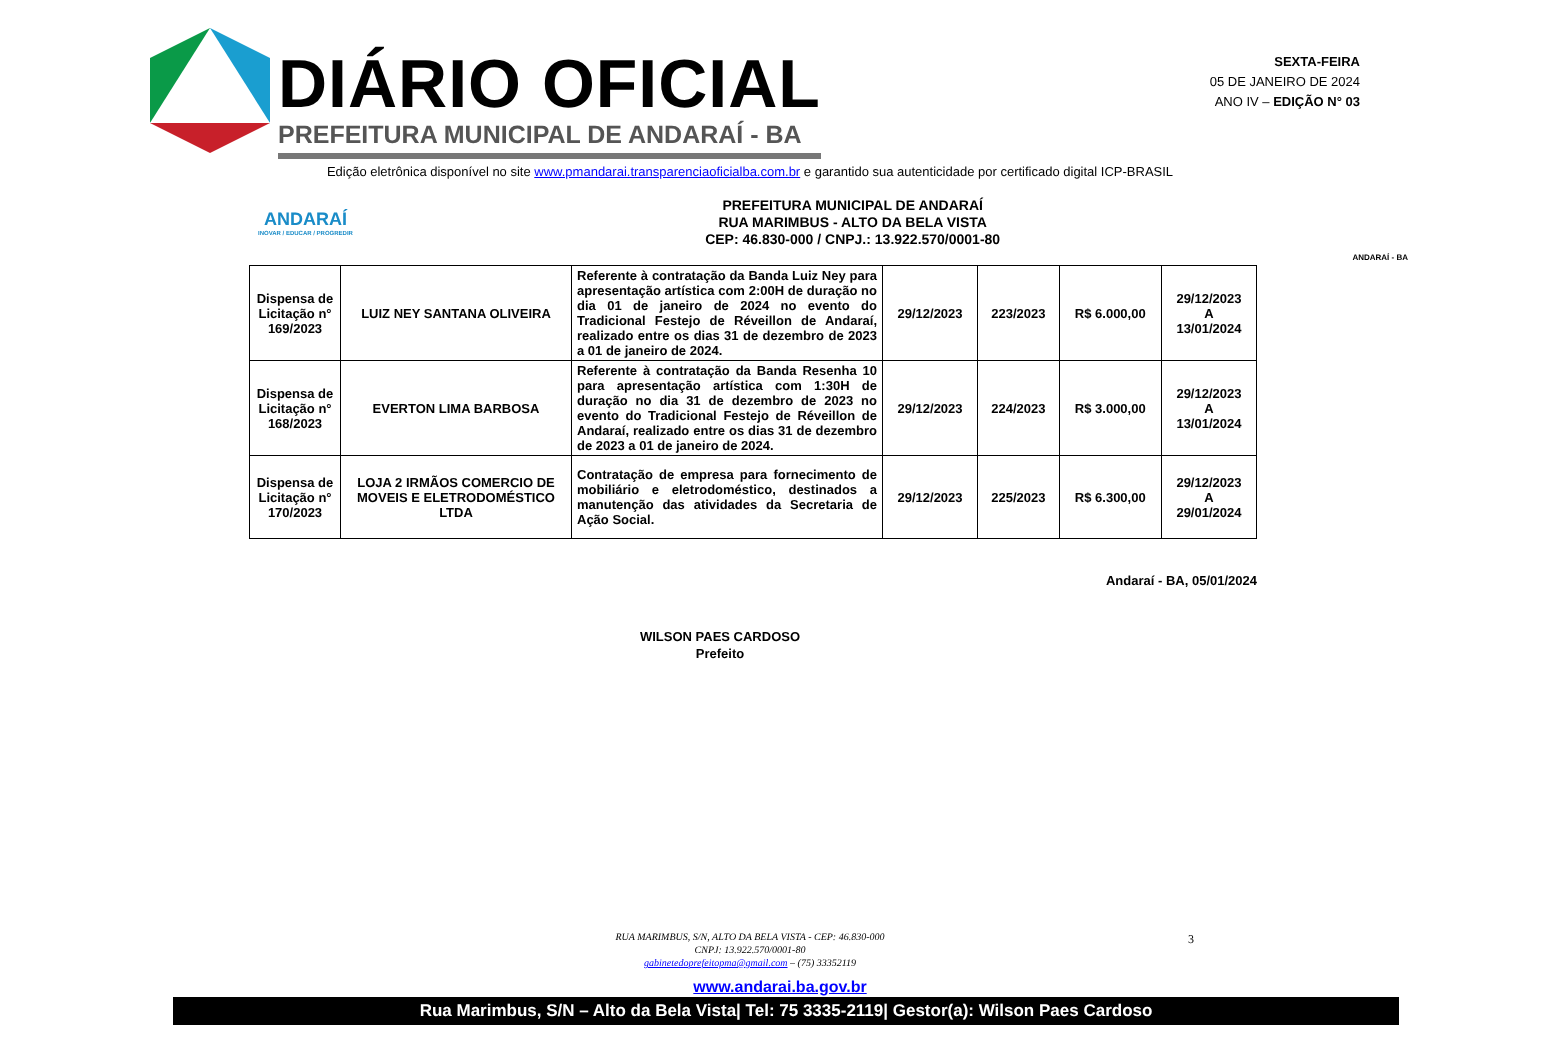DIÁRIO OFICIAL
PREFEITURA MUNICIPAL DE ANDARAÍ - BA
SEXTA-FEIRA
05 DE JANEIRO DE 2024
ANO IV – EDIÇÃO N° 03
Edição eletrônica disponível no site www.pmandarai.transparenciaoficialba.com.br e garantido sua autenticidade por certificado digital ICP-BRASIL
ANDARAÍ
INOVAR / EDUCAR / PROGREDIR
PREFEITURA MUNICIPAL DE ANDARAÍ
RUA MARIMBUS - ALTO DA BELA VISTA
CEP: 46.830-000 / CNPJ.: 13.922.570/0001-80
ANDARAÍ - BA
| Dispensa de Licitação n° 169/2023 | LUIZ NEY SANTANA OLIVEIRA | Referente à contratação da Banda Luiz Ney para apresentação artística com 2:00H de duração no dia 01 de janeiro de 2024 no evento do Tradicional Festejo de Réveillon de Andaraí, realizado entre os dias 31 de dezembro de 2023 a 01 de janeiro de 2024. | 29/12/2023 | 223/2023 | R$ 6.000,00 | 29/12/2023 A 13/01/2024 |
| Dispensa de Licitação n° 168/2023 | EVERTON LIMA BARBOSA | Referente à contratação da Banda Resenha 10 para apresentação artística com 1:30H de duração no dia 31 de dezembro de 2023 no evento do Tradicional Festejo de Réveillon de Andaraí, realizado entre os dias 31 de dezembro de 2023 a 01 de janeiro de 2024. | 29/12/2023 | 224/2023 | R$ 3.000,00 | 29/12/2023 A 13/01/2024 |
| Dispensa de Licitação n° 170/2023 | LOJA 2 IRMÃOS COMERCIO DE MOVEIS E ELETRODOMÉSTICO LTDA | Contratação de empresa para fornecimento de mobiliário e eletrodoméstico, destinados a manutenção das atividades da Secretaria de Ação Social. | 29/12/2023 | 225/2023 | R$ 6.300,00 | 29/12/2023 A 29/01/2024 |
Andaraí - BA, 05/01/2024
WILSON PAES CARDOSO
Prefeito
RUA MARIMBUS, S/N, ALTO DA BELA VISTA - CEP: 46.830-000
CNPJ: 13.922.570/0001-80
gabinetedoprefeitopma@gmail.com – (75) 33352119
3
www.andarai.ba.gov.br
Rua Marimbus, S/N – Alto da Bela Vista| Tel: 75 3335-2119| Gestor(a): Wilson Paes Cardoso